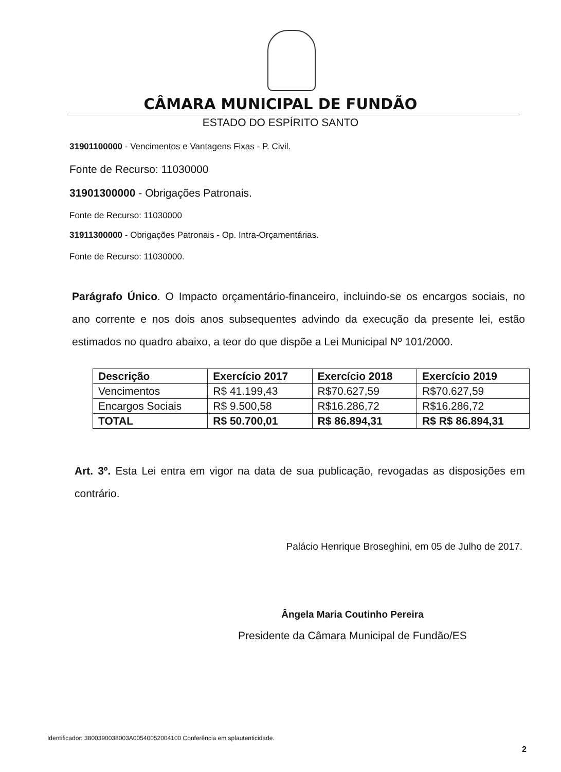CÂMARA MUNICIPAL DE FUNDÃO
ESTADO DO ESPÍRITO SANTO
31901100000 - Vencimentos e Vantagens Fixas - P. Civil.
Fonte de Recurso: 11030000
31901300000 - Obrigações Patronais.
Fonte de Recurso: 11030000
31911300000 - Obrigações Patronais - Op. Intra-Orçamentárias.
Fonte de Recurso: 11030000.
Parágrafo Único. O Impacto orçamentário-financeiro, incluindo-se os encargos sociais, no ano corrente e nos dois anos subsequentes advindo da execução da presente lei, estão estimados no quadro abaixo, a teor do que dispõe a Lei Municipal Nº 101/2000.
| Descrição | Exercício 2017 | Exercício 2018 | Exercício 2019 |
| --- | --- | --- | --- |
| Vencimentos | R$ 41.199,43 | R$70.627,59 | R$70.627,59 |
| Encargos Sociais | R$ 9.500,58 | R$16.286,72 | R$16.286,72 |
| TOTAL | R$ 50.700,01 | R$ 86.894,31 | R$ R$ 86.894,31 |
Art. 3º. Esta Lei entra em vigor na data de sua publicação, revogadas as disposições em contrário.
Palácio Henrique Broseghini, em 05 de Julho de 2017.
Ângela Maria Coutinho Pereira
Presidente da Câmara Municipal de Fundão/ES
Identificador: 3800390038003A00540052004100 Conferência em splautenticidade.
2